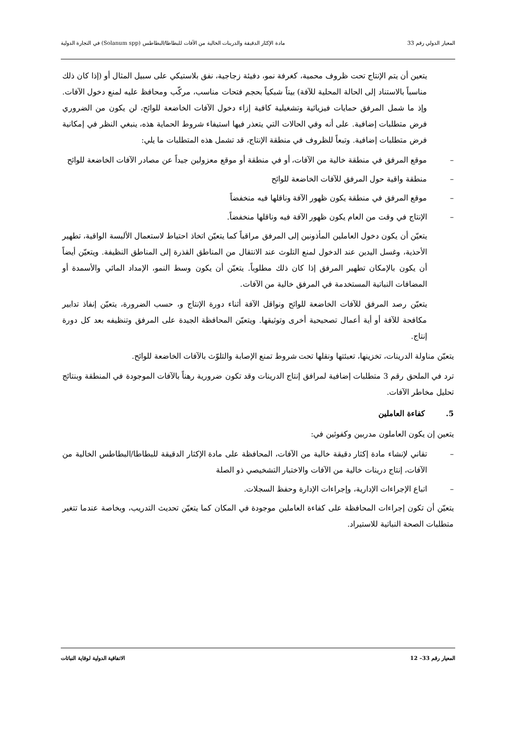المعيار الدولي رقم 33 مادة الإكثار الدقيقة والدرينات الخالية من الآفات للبطاطا/البطاطس (Solanum spp) في التجارة الدولية
يتعين أن يتم الإنتاج تحت ظروف محمية، كغرفة نمو، دفيئة زجاجية، نفق بلاستيكي على سبيل المثال أو (إذا كان ذلك مناسباً بالاستناد إلى الحالة المحلية للآفة) بيتاً شبكياً بحجم فتحات مناسب، مركّب ومحافظ عليه لمنع دخول الآفات. وإذ ما شمل المرفق حمايات فيزيائية وتشغيلية كافية إزاء دخول الآفات الخاضعة للوائح، لن يكون من الضروري فرض متطلبات إضافية. على أنه وفي الحالات التي يتعذر فيها استيفاء شروط الحماية هذه، ينبغي النظر في إمكانية فرض متطلبات إضافية. وتبعاً للظروف في منطقة الإنتاج، قد تشمل هذه المتطلبات ما يلي:
– موقع المرفق في منطقة خالية من الآفات، أو في منطقة أو موقع معزولين جيداً عن مصادر الآفات الخاضعة للوائح
– منطقة واقية حول المرفق للآفات الخاضعة للوائح
– موقع المرفق في منطقة يكون ظهور الآفة وناقلها فيه منخفضاً
– الإنتاج في وقت من العام يكون ظهور الآفة فيه وناقلها منخفضاً.
يتعيّن أن يكون دخول العاملين المأذونين إلى المرفق مراقباً كما يتعيّن اتخاذ احتياط لاستعمال الألبسة الواقية، تطهير الأحذية، وغسل اليدين عند الدخول لمنع التلوث عند الانتقال من المناطق القذرة إلى المناطق النظيفة. ويتعيّن أيضاً أن يكون بالإمكان تطهير المرفق إذا كان ذلك مطلوباً. يتعيّن أن يكون وسط النمو، الإمداد المائي والأسمدة أو المضافات النباتية المستخدمة في المرفق خالية من الآفات.
يتعيّن رصد المرفق للآفات الخاضعة للوائح ونواقل الآفة أثناء دورة الإنتاج و، حسب الضرورة، يتعيّن إنفاذ تدابير مكافحة للآفة أو أية أعمال تصحيحية أخرى وتوثيقها. ويتعيّن المحافظة الجيدة على المرفق وتنظيفه بعد كل دورة إنتاج.
يتعيّن مناولة الدرينات، تخزينها، تعبئتها ونقلها تحت شروط تمنع الإصابة والتلوّث بالآفات الخاضعة للوائح.
ترد في الملحق رقم 3 متطلبات إضافية لمرافق إنتاج الدرينات وقد تكون ضرورية رهناً بالآفات الموجودة في المنطقة وبنتائج تحليل مخاطر الآفات.
5. كفاءة العاملين
يتعين إن يكون العاملون مدربين وكفوئين في:
– تقاني لإنشاء مادة إكثار دقيقة خالية من الآفات، المحافظة على مادة الإكثار الدقيقة للبطاطا/البطاطس الخالية من الآفات، إنتاج درينات خالية من الآفات والاختبار التشخيصي ذو الصلة
– اتباع الإجراءات الإدارية، وإجراءات الإدارة وحفظ السجلات.
يتعيّن أن تكون إجراءات المحافظة على كفاءة العاملين موجودة في المكان كما يتعيّن تحديث التدريب، وبخاصة عندما تتغير متطلبات الصحة النباتية للاستيراد.
المعيار رقم 33– 12 الاتفاقية الدولية لوقاية النباتات